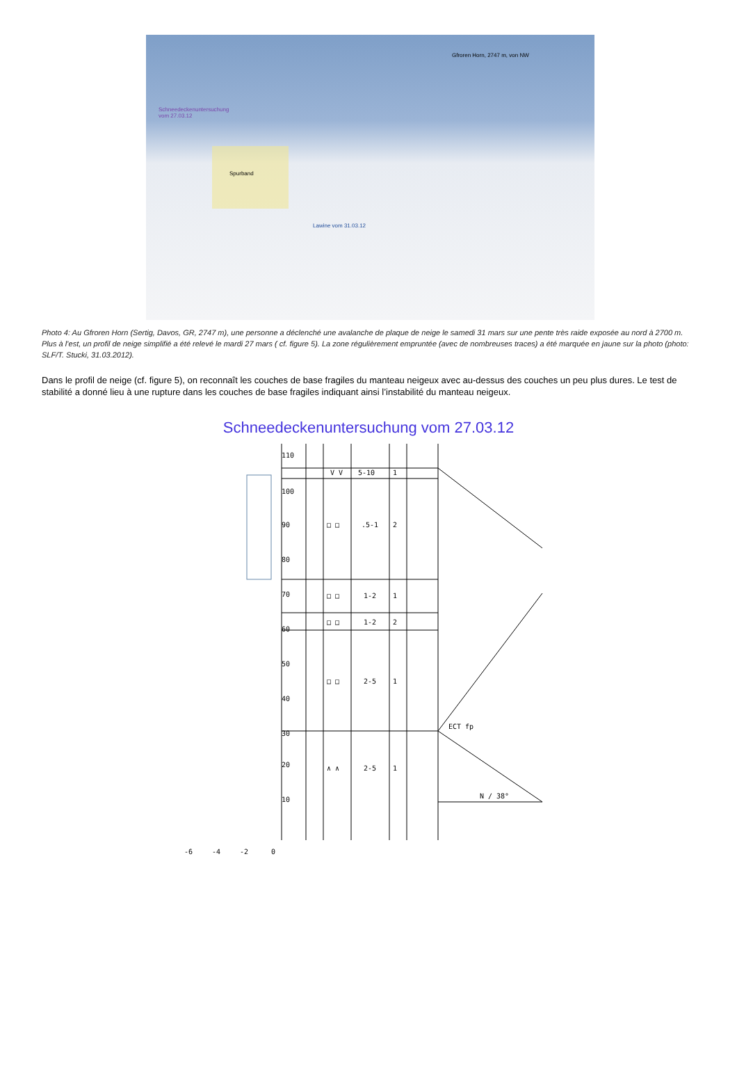Gfroren Horn, 2747 m, von NW
Schneedeckenuntersuchung
vom 27.03.12
Spurband
Lawine vom 31.03.12
Photo 4: Au Gfroren Horn (Sertig, Davos, GR, 2747 m), une personne a déclenché une avalanche de plaque de neige le samedi 31 mars sur une pente très raide exposée au nord à 2700 m. Plus à l’est, un profil de neige simplifié a été relevé le mardi 27 mars ( cf. figure 5). La zone régulièrement empruntée (avec de nombreuses traces) a été marquée en jaune sur la photo (photo: SLF/T. Stucki, 31.03.2012).
Dans le profil de neige (cf. figure 5), on reconnaît les couches de base fragiles du manteau neigeux avec au-dessus des couches un peu plus dures. Le test de stabilité a donné lieu à une rupture dans les couches de base fragiles indiquant ainsi l’instabilité du manteau neigeux.
Schneedeckenuntersuchung vom 27.03.12
110
100
90
80
70
60
50
40
30
20
10
V V
5-10
1
□ □
.5-1
2
□ □
1-2
1
□ □
1-2
2
□ □
2-5
1
∧ ∧
2-5
1
ECT fp
N / 38°
-6
-4
-2
0